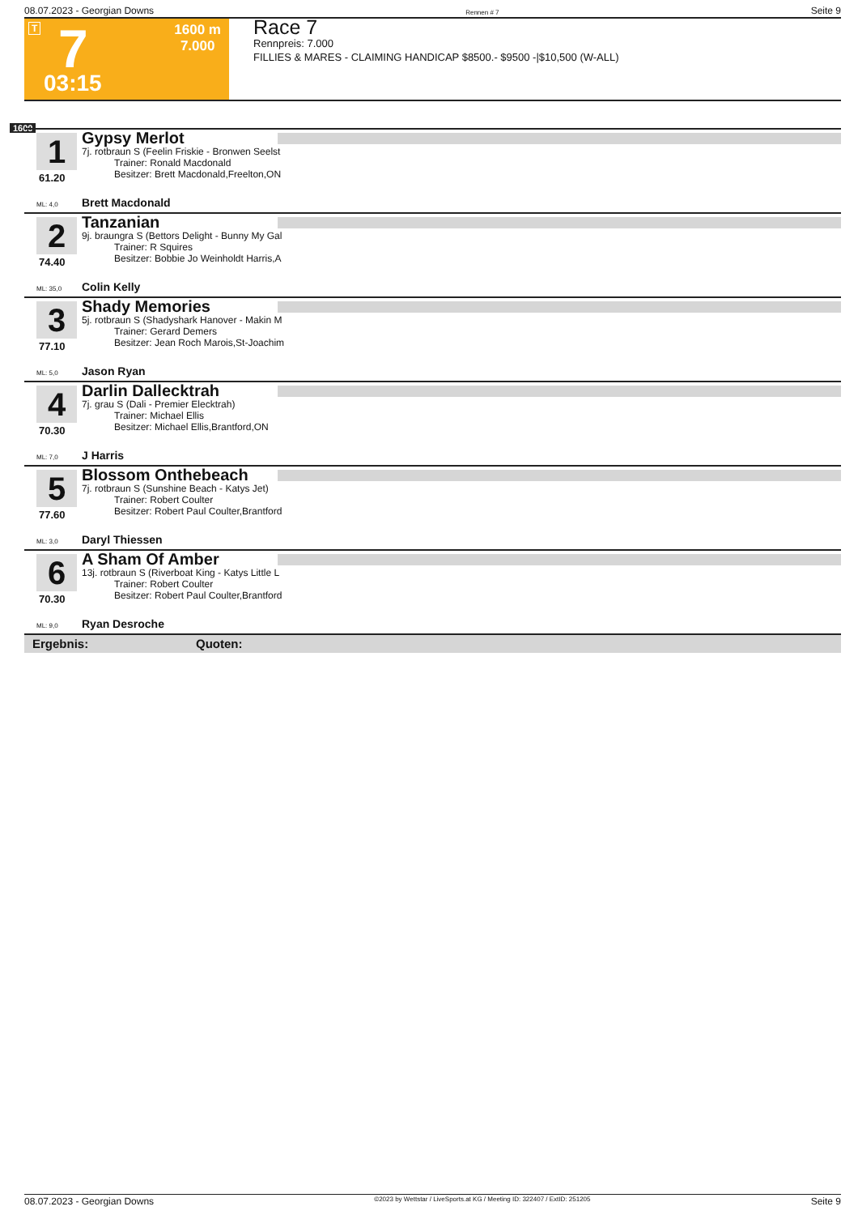08.07.2023 - Georgian Downs Rennen # 7 Seite 9
T 7 1600 m
7.000
03:15
Race 7
Rennpreis: 7.000
FILLIES & MARES - CLAIMING HANDICAP $8500.- $9500 -|$10,500 (W-ALL)
1600
1
61.20
Gypsy Merlot
7j. rotbraun S (Feelin Friskie - Bronwen Seelst
Trainer: Ronald Macdonald
Besitzer: Brett Macdonald,Freelton,ON
ML: 4,0 Brett Macdonald
2
74.40
Tanzanian
9j. braungra S (Bettors Delight - Bunny My Gal
Trainer: R Squires
Besitzer: Bobbie Jo Weinholdt Harris,A
ML: 35,0 Colin Kelly
3
77.10
Shady Memories
5j. rotbraun S (Shadyshark Hanover - Makin M
Trainer: Gerard Demers
Besitzer: Jean Roch Marois,St-Joachim
ML: 5,0 Jason Ryan
4
70.30
Darlin Dallecktrah
7j. grau S (Dali - Premier Elecktrah)
Trainer: Michael Ellis
Besitzer: Michael Ellis,Brantford,ON
ML: 7,0 J Harris
5
77.60
Blossom Onthebeach
7j. rotbraun S (Sunshine Beach - Katys Jet)
Trainer: Robert Coulter
Besitzer: Robert Paul Coulter,Brantford
ML: 3,0 Daryl Thiessen
6
70.30
A Sham Of Amber
13j. rotbraun S (Riverboat King - Katys Little L
Trainer: Robert Coulter
Besitzer: Robert Paul Coulter,Brantford
ML: 9,0 Ryan Desroche
Ergebnis: Quoten:
08.07.2023 - Georgian Downs ©2023 by Wettstar / LiveSports.at KG / Meeting ID: 322407 / ExtID: 251205 Seite 9